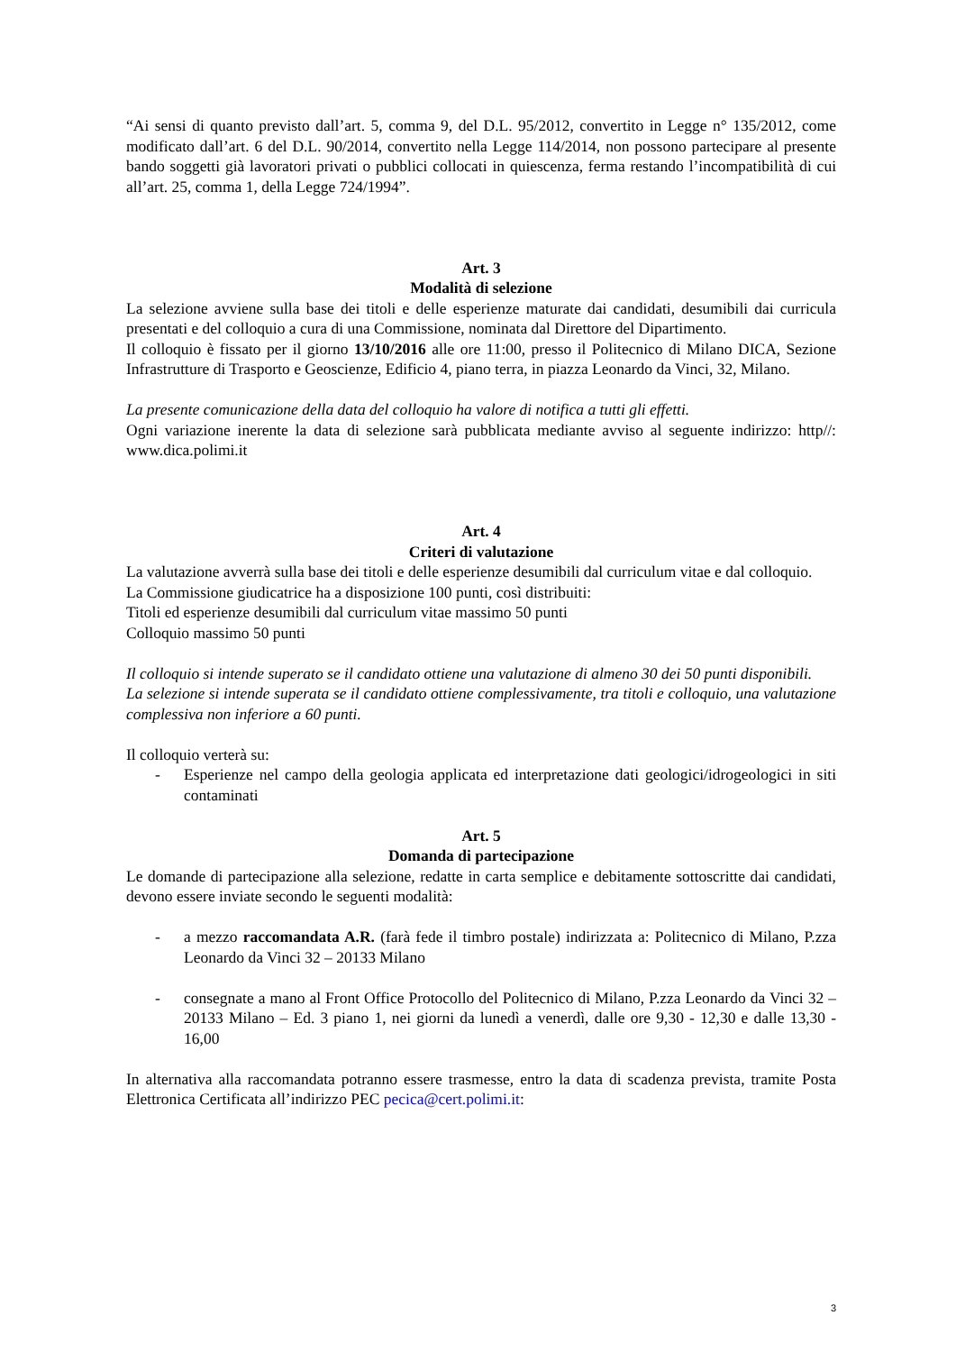“Ai sensi di quanto previsto dall’art. 5, comma 9, del D.L. 95/2012, convertito in Legge n° 135/2012, come modificato dall’art. 6 del D.L. 90/2014, convertito nella Legge 114/2014, non possono partecipare al presente bando soggetti già lavoratori privati o pubblici collocati in quiescenza, ferma restando l’incompatibilità di cui all’art. 25, comma 1, della Legge 724/1994”.
Art. 3
Modalità di selezione
La selezione avviene sulla base dei titoli e delle esperienze maturate dai candidati, desumibili dai curricula presentati e del colloquio a cura di una Commissione, nominata dal Direttore del Dipartimento.
Il colloquio è fissato per il giorno 13/10/2016 alle ore 11:00, presso il Politecnico di Milano DICA, Sezione Infrastrutture di Trasporto e Geoscienze, Edificio 4, piano terra, in piazza Leonardo da Vinci, 32, Milano.
La presente comunicazione della data del colloquio ha valore di notifica a tutti gli effetti.
Ogni variazione inerente la data di selezione sarà pubblicata mediante avviso al seguente indirizzo: http//: www.dica.polimi.it
Art. 4
Criteri di valutazione
La valutazione avverrà sulla base dei titoli e delle esperienze desumibili dal curriculum vitae e dal colloquio.
La Commissione giudicatrice ha a disposizione 100 punti, così distribuiti:
Titoli ed esperienze desumibili dal curriculum vitae massimo 50 punti
Colloquio massimo 50 punti
Il colloquio si intende superato se il candidato ottiene una valutazione di almeno 30 dei 50 punti disponibili.
La selezione si intende superata se il candidato ottiene complessivamente, tra titoli e colloquio, una valutazione complessiva non inferiore a 60 punti.
Il colloquio verterà su:
- Esperienze nel campo della geologia applicata ed interpretazione dati geologici/idrogeologici in siti contaminati
Art. 5
Domanda di partecipazione
Le domande di partecipazione alla selezione, redatte in carta semplice e debitamente sottoscritte dai candidati, devono essere inviate secondo le seguenti modalità:
- a mezzo raccomandata A.R. (farà fede il timbro postale) indirizzata a: Politecnico di Milano, P.zza Leonardo da Vinci 32 – 20133 Milano
- consegnate a mano al Front Office Protocollo del Politecnico di Milano, P.zza Leonardo da Vinci 32 – 20133 Milano – Ed. 3 piano 1, nei giorni da lunedì a venerdì, dalle ore 9,30 - 12,30 e dalle 13,30 - 16,00
In alternativa alla raccomandata potranno essere trasmesse, entro la data di scadenza prevista, tramite Posta Elettronica Certificata all’indirizzo PEC pecica@cert.polimi.it:
3